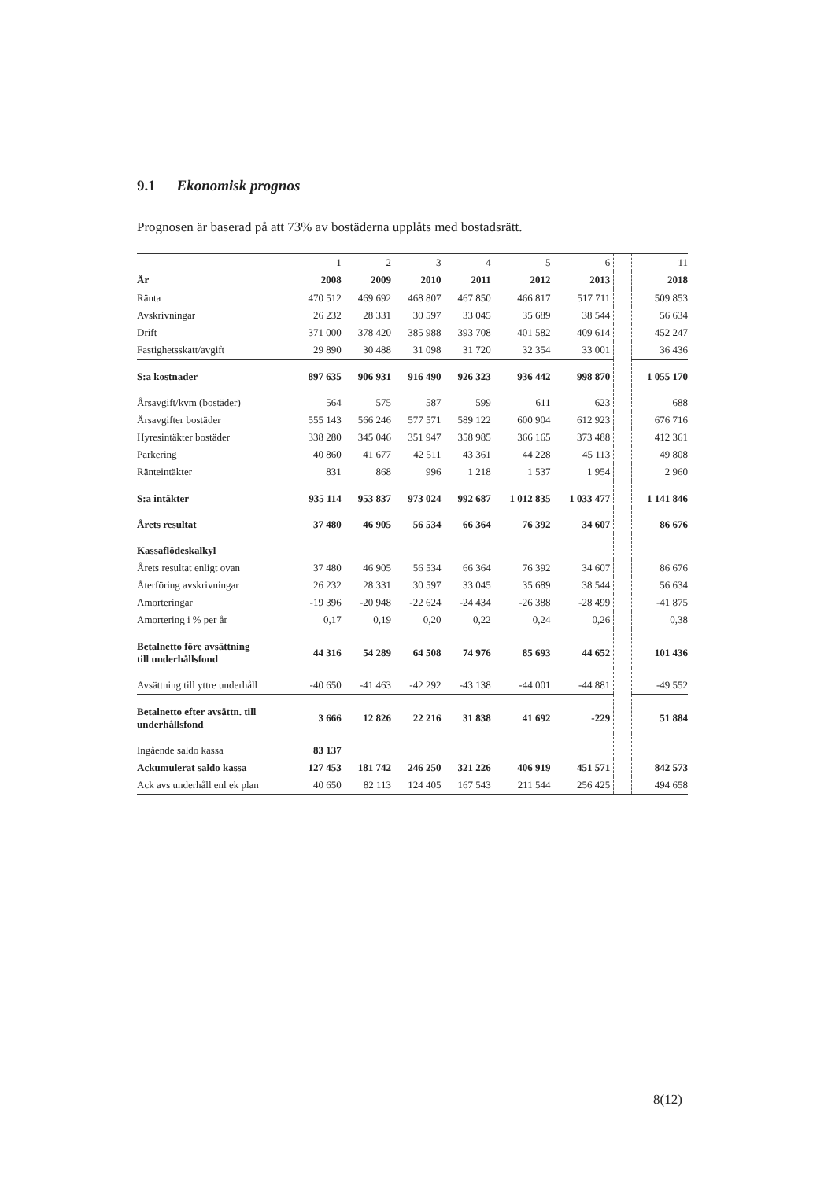9.1 Ekonomisk prognos
Prognosen är baserad på att 73% av bostäderna upplåts med bostadsrätt.
| | 1 | 2 | 3 | 4 | 5 | 6 | | 11 |
| År | 2008 | 2009 | 2010 | 2011 | 2012 | 2013 | | 2018 |
| Ränta | 470 512 | 469 692 | 468 807 | 467 850 | 466 817 | 517 711 | | 509 853 |
| Avskrivningar | 26 232 | 28 331 | 30 597 | 33 045 | 35 689 | 38 544 | | 56 634 |
| Drift | 371 000 | 378 420 | 385 988 | 393 708 | 401 582 | 409 614 | | 452 247 |
| Fastighetsskatt/avgift | 29 890 | 30 488 | 31 098 | 31 720 | 32 354 | 33 001 | | 36 436 |
| S:a kostnader | 897 635 | 906 931 | 916 490 | 926 323 | 936 442 | 998 870 | | 1 055 170 |
| Årsavgift/kvm (bostäder) | 564 | 575 | 587 | 599 | 611 | 623 | | 688 |
| Årsavgifter bostäder | 555 143 | 566 246 | 577 571 | 589 122 | 600 904 | 612 923 | | 676 716 |
| Hyresintäkter bostäder | 338 280 | 345 046 | 351 947 | 358 985 | 366 165 | 373 488 | | 412 361 |
| Parkering | 40 860 | 41 677 | 42 511 | 43 361 | 44 228 | 45 113 | | 49 808 |
| Ränteintäkter | 831 | 868 | 996 | 1 218 | 1 537 | 1 954 | | 2 960 |
| S:a intäkter | 935 114 | 953 837 | 973 024 | 992 687 | 1 012 835 | 1 033 477 | | 1 141 846 |
| Årets resultat | 37 480 | 46 905 | 56 534 | 66 364 | 76 392 | 34 607 | | 86 676 |
| Kassaflödeskalkyl | | | | | | | | |
| Årets resultat enligt ovan | 37 480 | 46 905 | 56 534 | 66 364 | 76 392 | 34 607 | | 86 676 |
| Återföring avskrivningar | 26 232 | 28 331 | 30 597 | 33 045 | 35 689 | 38 544 | | 56 634 |
| Amorteringar | -19 396 | -20 948 | -22 624 | -24 434 | -26 388 | -28 499 | | -41 875 |
| Amortering i % per år | 0,17 | 0,19 | 0,20 | 0,22 | 0,24 | 0,26 | | 0,38 |
| Betalnetto före avsättning till underhållsfond | 44 316 | 54 289 | 64 508 | 74 976 | 85 693 | 44 652 | | 101 436 |
| Avsättning till yttre underhåll | -40 650 | -41 463 | -42 292 | -43 138 | -44 001 | -44 881 | | -49 552 |
| Betalnetto efter avsättn. till underhållsfond | 3 666 | 12 826 | 22 216 | 31 838 | 41 692 | -229 | | 51 884 |
| Ingående saldo kassa | 83 137 | | | | | | | |
| Ackumulerat saldo kassa | 127 453 | 181 742 | 246 250 | 321 226 | 406 919 | 451 571 | | 842 573 |
| Ack avs underhåll enl ek plan | 40 650 | 82 113 | 124 405 | 167 543 | 211 544 | 256 425 | | 494 658 |
8(12)